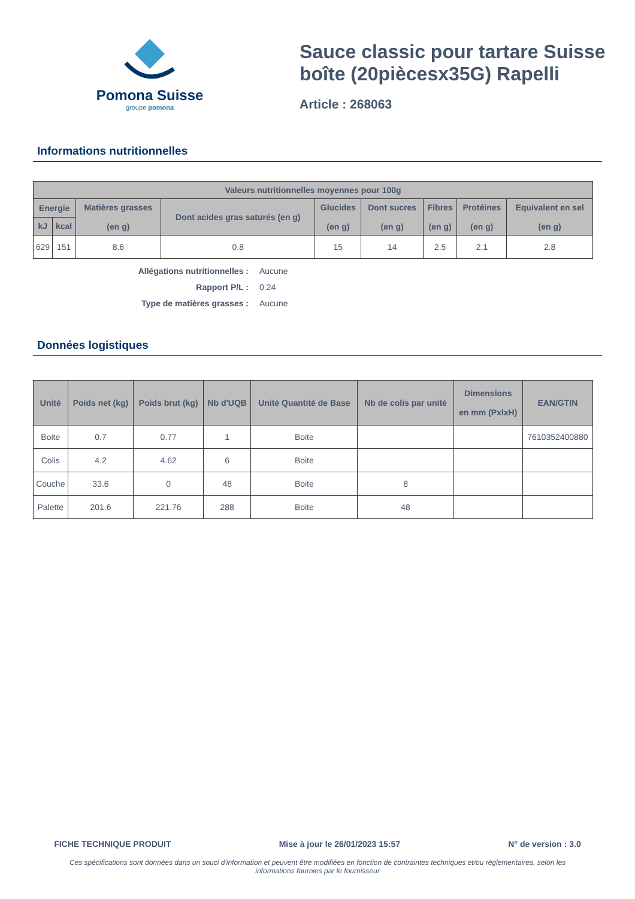Pomona Suisse
groupe pomona
Sauce classic pour tartare Suisse boîte (20piècesx35G) Rapelli
Article : 268063
Informations nutritionnelles
| Valeurs nutritionnelles moyennes pour 100g | | | | | | | | |
| --- | --- | --- | --- | --- | --- | --- | --- | --- |
| Energie | | Matières grasses (en g) | Dont acides gras saturés (en g) | Glucides (en g) | Dont sucres (en g) | Fibres (en g) | Protéines (en g) | Equivalent en sel (en g) |
| kJ | kcal | | | | | | | |
| 629 | 151 | 8.6 | 0.8 | 15 | 14 | 2.5 | 2.1 | 2.8 |
Allégations nutritionnelles : Aucune
Rapport P/L : 0.24
Type de matières grasses : Aucune
Données logistiques
| Unité | Poids net (kg) | Poids brut (kg) | Nb d'UQB | Unité Quantité de Base | Nb de colis par unité | Dimensions en mm (PxlxH) | EAN/GTIN |
| --- | --- | --- | --- | --- | --- | --- | --- |
| Boite | 0.7 | 0.77 | 1 | Boite | | | 7610352400880 |
| Colis | 4.2 | 4.62 | 6 | Boite | | | |
| Couche | 33.6 | 0 | 48 | Boite | 8 | | |
| Palette | 201.6 | 221.76 | 288 | Boite | 48 | | |
FICHE TECHNIQUE PRODUIT Mise à jour le 26/01/2023 15:57 N° de version : 3.0
Ces spécifications sont données dans un souci d'information et peuvent être modifiées en fonction de contraintes techniques et/ou réglementaires, selon les informations fournies par le fournisseur